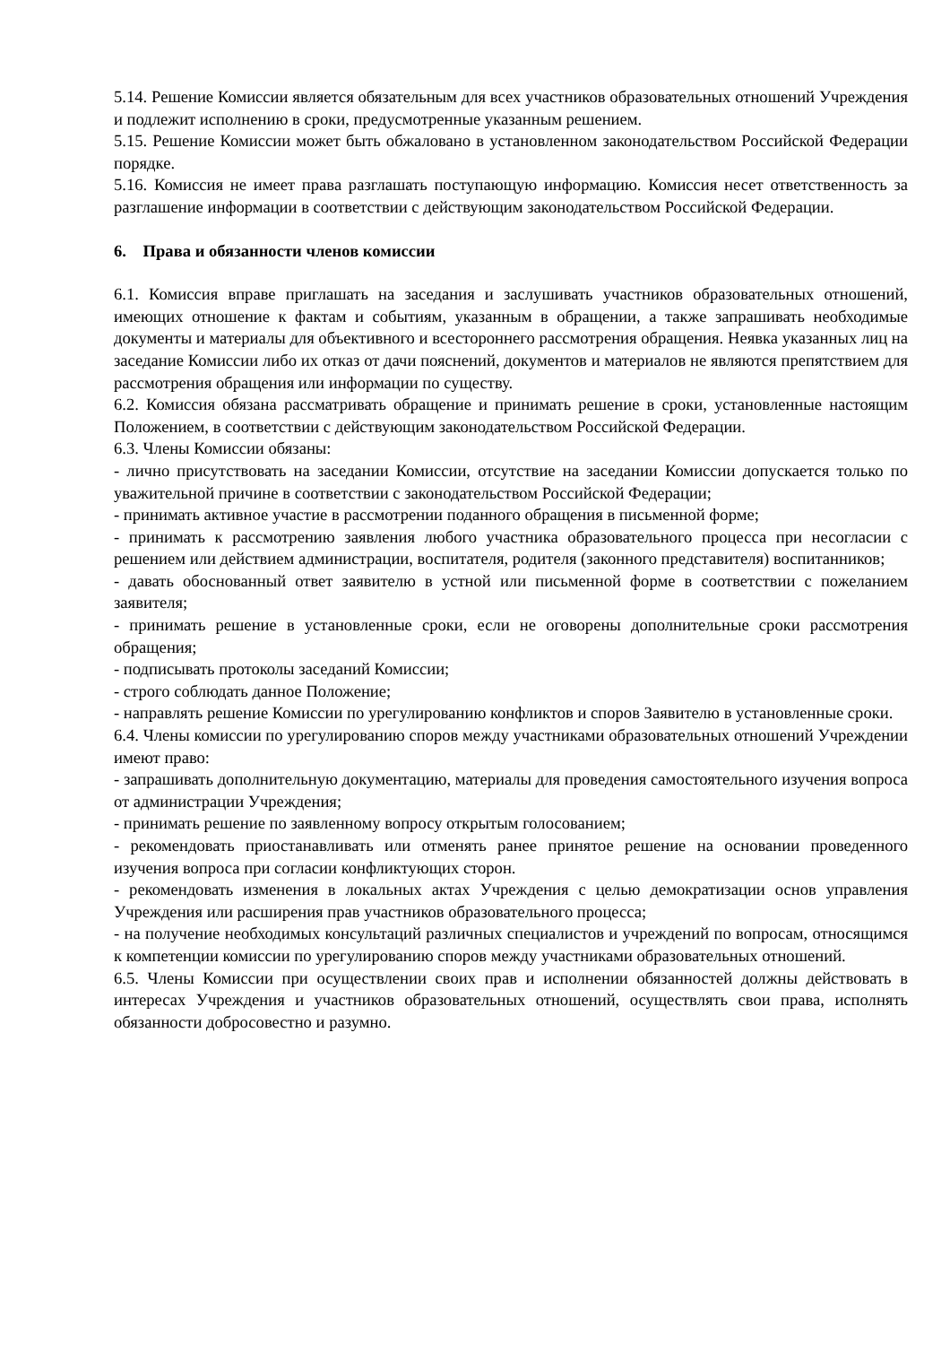5.14. Решение Комиссии является обязательным для всех участников образовательных отношений Учреждения и подлежит исполнению в сроки, предусмотренные указанным решением.
5.15. Решение Комиссии может быть обжаловано в установленном законодательством Российской Федерации порядке.
5.16. Комиссия не имеет права разглашать поступающую информацию. Комиссия несет ответственность за разглашение информации в соответствии с действующим законодательством Российской Федерации.
6. Права и обязанности членов комиссии
6.1. Комиссия вправе приглашать на заседания и заслушивать участников образовательных отношений, имеющих отношение к фактам и событиям, указанным в обращении, а также запрашивать необходимые документы и материалы для объективного и всестороннего рассмотрения обращения. Неявка указанных лиц на заседание Комиссии либо их отказ от дачи пояснений, документов и материалов не являются препятствием для рассмотрения обращения или информации по существу.
6.2. Комиссия обязана рассматривать обращение и принимать решение в сроки, установленные настоящим Положением, в соответствии с действующим законодательством Российской Федерации.
6.3. Члены Комиссии обязаны:
- лично присутствовать на заседании Комиссии, отсутствие на заседании Комиссии допускается только по уважительной причине в соответствии с законодательством Российской Федерации;
- принимать активное участие в рассмотрении поданного обращения в письменной форме;
- принимать к рассмотрению заявления любого участника образовательного процесса при несогласии с решением или действием администрации, воспитателя, родителя (законного представителя) воспитанников;
- давать обоснованный ответ заявителю в устной или письменной форме в соответствии с пожеланием заявителя;
- принимать решение в установленные сроки, если не оговорены дополнительные сроки рассмотрения обращения;
- подписывать протоколы заседаний Комиссии;
- строго соблюдать данное Положение;
- направлять решение Комиссии по урегулированию конфликтов и споров Заявителю в установленные сроки.
6.4. Члены комиссии по урегулированию споров между участниками образовательных отношений Учреждении имеют право:
- запрашивать дополнительную документацию, материалы для проведения самостоятельного изучения вопроса от администрации Учреждения;
- принимать решение по заявленному вопросу открытым голосованием;
- рекомендовать приостанавливать или отменять ранее принятое решение на основании проведенного изучения вопроса при согласии конфликтующих сторон.
- рекомендовать изменения в локальных актах Учреждения с целью демократизации основ управления Учреждения или расширения прав участников образовательного процесса;
- на получение необходимых консультаций различных специалистов и учреждений по вопросам, относящимся к компетенции комиссии по урегулированию споров между участниками образовательных отношений.
6.5. Члены Комиссии при осуществлении своих прав и исполнении обязанностей должны действовать в интересах Учреждения и участников образовательных отношений, осуществлять свои права, исполнять обязанности добросовестно и разумно.